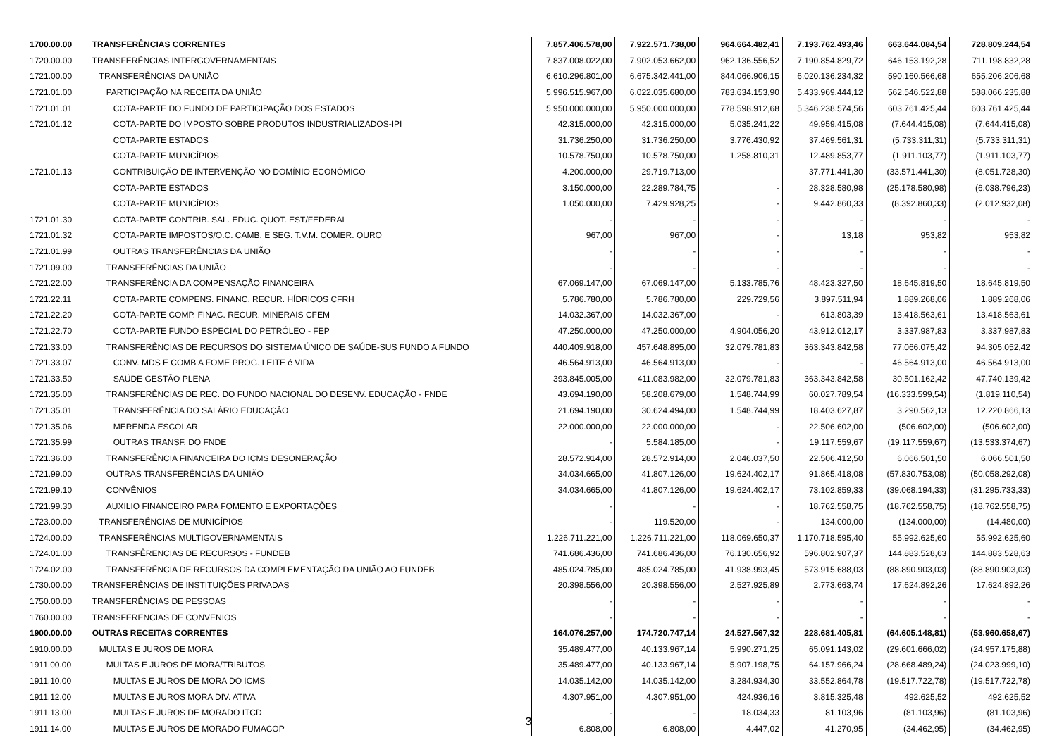| 1700.00.00 | TRANSFERÊNCIAS CORRENTES | 7.857.406.578,00 | 7.922.571.738,00 | 964.664.482,41 | 7.193.762.493,46 | 663.644.084,54 | 728.809.244,54 |
| 1720.00.00 | TRANSFERÊNCIAS INTERGOVERNAMENTAIS | 7.837.008.022,00 | 7.902.053.662,00 | 962.136.556,52 | 7.190.854.829,72 | 646.153.192,28 | 711.198.832,28 |
| 1721.00.00 | TRANSFERÊNCIAS DA UNIÃO | 6.610.296.801,00 | 6.675.342.441,00 | 844.066.906,15 | 6.020.136.234,32 | 590.160.566,68 | 655.206.206,68 |
| 1721.01.00 | PARTICIPAÇÃO NA RECEITA DA UNIÃO | 5.996.515.967,00 | 6.022.035.680,00 | 783.634.153,90 | 5.433.969.444,12 | 562.546.522,88 | 588.066.235,88 |
| 1721.01.01 | COTA-PARTE DO FUNDO DE PARTICIPAÇÃO DOS ESTADOS | 5.950.000.000,00 | 5.950.000.000,00 | 778.598.912,68 | 5.346.238.574,56 | 603.761.425,44 | 603.761.425,44 |
| 1721.01.12 | COTA-PARTE DO IMPOSTO SOBRE PRODUTOS INDUSTRIALIZADOS-IPI | 42.315.000,00 | 42.315.000,00 | 5.035.241,22 | 49.959.415,08 | (7.644.415,08) | (7.644.415,08) |
| | COTA-PARTE ESTADOS | 31.736.250,00 | 31.736.250,00 | 3.776.430,92 | 37.469.561,31 | (5.733.311,31) | (5.733.311,31) |
| | COTA-PARTE MUNICÍPIOS | 10.578.750,00 | 10.578.750,00 | 1.258.810,31 | 12.489.853,77 | (1.911.103,77) | (1.911.103,77) |
| 1721.01.13 | CONTRIBUIÇÃO DE INTERVENÇÃO NO DOMÍNIO ECONÔMICO | 4.200.000,00 | 29.719.713,00 | | 37.771.441,30 | (33.571.441,30) | (8.051.728,30) |
| | COTA-PARTE ESTADOS | 3.150.000,00 | 22.289.784,75 | - | 28.328.580,98 | (25.178.580,98) | (6.038.796,23) |
| | COTA-PARTE MUNICÍPIOS | 1.050.000,00 | 7.429.928,25 | - | 9.442.860,33 | (8.392.860,33) | (2.012.932,08) |
| 1721.01.30 | COTA-PARTE CONTRIB. SAL. EDUC. QUOT. EST/FEDERAL | - | - | - | - | - | - |
| 1721.01.32 | COTA-PARTE IMPOSTOS/O.C. CAMB. E SEG. T.V.M. COMER. OURO | 967,00 | 967,00 | - | 13,18 | 953,82 | 953,82 |
| 1721.01.99 | OUTRAS TRANSFERÊNCIAS DA UNIÃO | - | - | - | - | - | - |
| 1721.09.00 | TRANSFERÊNCIAS DA UNIÃO | - | - | - | - | - | - |
| 1721.22.00 | TRANSFERÊNCIA DA COMPENSAÇÃO FINANCEIRA | 67.069.147,00 | 67.069.147,00 | 5.133.785,76 | 48.423.327,50 | 18.645.819,50 | 18.645.819,50 |
| 1721.22.11 | COTA-PARTE COMPENS. FINANC. RECUR. HÍDRICOS CFRH | 5.786.780,00 | 5.786.780,00 | 229.729,56 | 3.897.511,94 | 1.889.268,06 | 1.889.268,06 |
| 1721.22.20 | COTA-PARTE COMP. FINAC. RECUR. MINERAIS CFEM | 14.032.367,00 | 14.032.367,00 | - | 613.803,39 | 13.418.563,61 | 13.418.563,61 |
| 1721.22.70 | COTA-PARTE FUNDO ESPECIAL DO PETRÓLEO - FEP | 47.250.000,00 | 47.250.000,00 | 4.904.056,20 | 43.912.012,17 | 3.337.987,83 | 3.337.987,83 |
| 1721.33.00 | TRANSFERÊNCIAS DE RECURSOS DO SISTEMA ÚNICO DE SAÚDE-SUS FUNDO A FUNDO | 440.409.918,00 | 457.648.895,00 | 32.079.781,83 | 363.343.842,58 | 77.066.075,42 | 94.305.052,42 |
| 1721.33.07 | CONV. MDS E COMB A FOME PROG. LEITE é VIDA | 46.564.913,00 | 46.564.913,00 | - | - | 46.564.913,00 | 46.564.913,00 |
| 1721.33.50 | SAÚDE GESTÃO PLENA | 393.845.005,00 | 411.083.982,00 | 32.079.781,83 | 363.343.842,58 | 30.501.162,42 | 47.740.139,42 |
| 1721.35.00 | TRANSFERÊNCIAS DE REC. DO FUNDO NACIONAL DO DESENV. EDUCAÇÃO - FNDE | 43.694.190,00 | 58.208.679,00 | 1.548.744,99 | 60.027.789,54 | (16.333.599,54) | (1.819.110,54) |
| 1721.35.01 | TRANSFERÊNCIA DO SALÁRIO EDUCAÇÃO | 21.694.190,00 | 30.624.494,00 | 1.548.744,99 | 18.403.627,87 | 3.290.562,13 | 12.220.866,13 |
| 1721.35.06 | MERENDA ESCOLAR | 22.000.000,00 | 22.000.000,00 | - | 22.506.602,00 | (506.602,00) | (506.602,00) |
| 1721.35.99 | OUTRAS TRANSF. DO FNDE | - | 5.584.185,00 | - | 19.117.559,67 | (19.117.559,67) | (13.533.374,67) |
| 1721.36.00 | TRANSFERÊNCIA FINANCEIRA DO ICMS DESONERAÇÃO | 28.572.914,00 | 28.572.914,00 | 2.046.037,50 | 22.506.412,50 | 6.066.501,50 | 6.066.501,50 |
| 1721.99.00 | OUTRAS TRANSFERÊNCIAS DA UNIÃO | 34.034.665,00 | 41.807.126,00 | 19.624.402,17 | 91.865.418,08 | (57.830.753,08) | (50.058.292,08) |
| 1721.99.10 | CONVÊNIOS | 34.034.665,00 | 41.807.126,00 | 19.624.402,17 | 73.102.859,33 | (39.068.194,33) | (31.295.733,33) |
| 1721.99.30 | AUXILIO FINANCEIRO PARA FOMENTO E EXPORTAÇÕES | - | - | - | 18.762.558,75 | (18.762.558,75) | (18.762.558,75) |
| 1723.00.00 | TRANSFERÊNCIAS DE MUNICÍPIOS | - | 119.520,00 | - | 134.000,00 | (134.000,00) | (14.480,00) |
| 1724.00.00 | TRANSFERÊNCIAS MULTIGOVERNAMENTAIS | 1.226.711.221,00 | 1.226.711.221,00 | 118.069.650,37 | 1.170.718.595,40 | 55.992.625,60 | 55.992.625,60 |
| 1724.01.00 | TRANSFÊRENCIAS DE RECURSOS - FUNDEB | 741.686.436,00 | 741.686.436,00 | 76.130.656,92 | 596.802.907,37 | 144.883.528,63 | 144.883.528,63 |
| 1724.02.00 | TRANSFERÊNCIA DE RECURSOS DA COMPLEMENTAÇÃO DA UNIÃO AO FUNDEB | 485.024.785,00 | 485.024.785,00 | 41.938.993,45 | 573.915.688,03 | (88.890.903,03) | (88.890.903,03) |
| 1730.00.00 | TRANSFERÊNCIAS DE INSTITUIÇÕES PRIVADAS | 20.398.556,00 | 20.398.556,00 | 2.527.925,89 | 2.773.663,74 | 17.624.892,26 | 17.624.892,26 |
| 1750.00.00 | TRANSFERÊNCIAS DE PESSOAS | - | - | - | - | - | - |
| 1760.00.00 | TRANSFERENCIAS DE CONVENIOS | - | - | - | - | - | - |
| 1900.00.00 | OUTRAS RECEITAS CORRENTES | 164.076.257,00 | 174.720.747,14 | 24.527.567,32 | 228.681.405,81 | (64.605.148,81) | (53.960.658,67) |
| 1910.00.00 | MULTAS E JUROS DE MORA | 35.489.477,00 | 40.133.967,14 | 5.990.271,25 | 65.091.143,02 | (29.601.666,02) | (24.957.175,88) |
| 1911.00.00 | MULTAS E JUROS DE MORA/TRIBUTOS | 35.489.477,00 | 40.133.967,14 | 5.907.198,75 | 64.157.966,24 | (28.668.489,24) | (24.023.999,10) |
| 1911.10.00 | MULTAS E JUROS DE MORA DO ICMS | 14.035.142,00 | 14.035.142,00 | 3.284.934,30 | 33.552.864,78 | (19.517.722,78) | (19.517.722,78) |
| 1911.12.00 | MULTAS E JUROS MORA DIV. ATIVA | 4.307.951,00 | 4.307.951,00 | 424.936,16 | 3.815.325,48 | 492.625,52 | 492.625,52 |
| 1911.13.00 | MULTAS E JUROS DE MORADO ITCD | - | - | 18.034,33 | 81.103,96 | (81.103,96) | (81.103,96) |
| 1911.14.00 | MULTAS E JUROS DE MORADO FUMACOP | 6.808,00 | 6.808,00 | 4.447,02 | 41.270,95 | (34.462,95) | (34.462,95) |
3